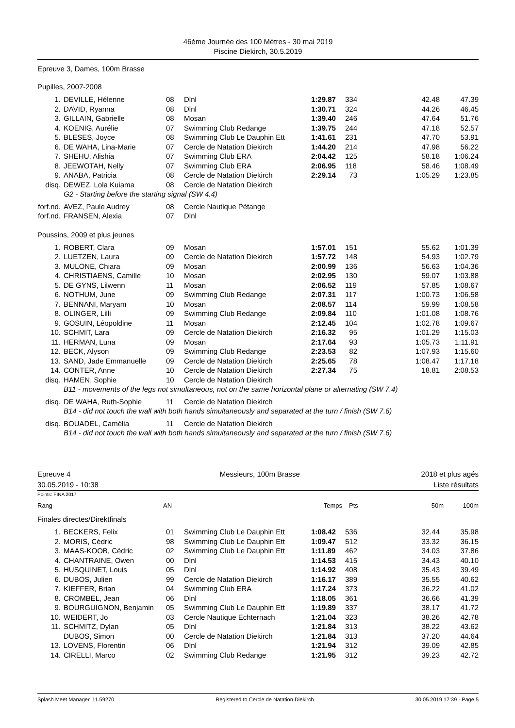46ème Journée des 100 Mètres - 30 mai 2019
Piscine Diekirch, 30.5.2019
Epreuve 3, Dames, 100m Brasse
Pupilles, 2007-2008
| 1. | DEVILLE, Hélenne | 08 | Dlnl | 1:29.87 | 334 | 42.48 | 47.39 |
| 2. | DAVID, Ryanna | 08 | Dlnl | 1:30.71 | 324 | 44.26 | 46.45 |
| 3. | GILLAIN, Gabrielle | 08 | Mosan | 1:39.40 | 246 | 47.64 | 51.76 |
| 4. | KOENIG, Aurélie | 07 | Swimming Club Redange | 1:39.75 | 244 | 47.18 | 52.57 |
| 5. | BLESES, Joyce | 08 | Swimming Club Le Dauphin Ett | 1:41.61 | 231 | 47.70 | 53.91 |
| 6. | DE WAHA, Lina-Marie | 07 | Cercle de Natation Diekirch | 1:44.20 | 214 | 47.98 | 56.22 |
| 7. | SHEHU, Alishia | 07 | Swimming Club ERA | 2:04.42 | 125 | 58.18 | 1:06.24 |
| 8. | JEEWOTAH, Nelly | 07 | Swimming Club ERA | 2:06.95 | 118 | 58.46 | 1:08.49 |
| 9. | ANABA, Patricia | 08 | Cercle de Natation Diekirch | 2:29.14 | 73 | 1:05.29 | 1:23.85 |
| disq. | DEWEZ, Lola Kuiama | 08 | Cercle de Natation Diekirch | | | | |
| | G2 - Starting before the starting signal (SW 4.4) | | | | | | |
| forf.nd. | AVEZ, Paule Audrey | 08 | Cercle Nautique Pétange | | | | |
| forf.nd. | FRANSEN, Alexia | 07 | Dlnl | | | | |
Poussins, 2009 et plus jeunes
| 1. | ROBERT, Clara | 09 | Mosan | 1:57.01 | 151 | 55.62 | 1:01.39 |
| 2. | LUETZEN, Laura | 09 | Cercle de Natation Diekirch | 1:57.72 | 148 | 54.93 | 1:02.79 |
| 3. | MULONE, Chiara | 09 | Mosan | 2:00.99 | 136 | 56.63 | 1:04.36 |
| 4. | CHRISTIAENS, Camille | 10 | Mosan | 2:02.95 | 130 | 59.07 | 1:03.88 |
| 5. | DE GYNS, Lilwenn | 11 | Mosan | 2:06.52 | 119 | 57.85 | 1:08.67 |
| 6. | NOTHUM, June | 09 | Swimming Club Redange | 2:07.31 | 117 | 1:00.73 | 1:06.58 |
| 7. | BENNANI, Maryam | 10 | Mosan | 2:08.57 | 114 | 59.99 | 1:08.58 |
| 8. | OLINGER, Lilli | 09 | Swimming Club Redange | 2:09.84 | 110 | 1:01.08 | 1:08.76 |
| 9. | GOSUIN, Léopoldine | 11 | Mosan | 2:12.45 | 104 | 1:02.78 | 1:09.67 |
| 10. | SCHMIT, Lara | 09 | Cercle de Natation Diekirch | 2:16.32 | 95 | 1:01.29 | 1:15.03 |
| 11. | HERMAN, Luna | 09 | Mosan | 2:17.64 | 93 | 1:05.73 | 1:11.91 |
| 12. | BECK, Alyson | 09 | Swimming Club Redange | 2:23.53 | 82 | 1:07.93 | 1:15.60 |
| 13. | SAND, Jade Emmanuelle | 09 | Cercle de Natation Diekirch | 2:25.65 | 78 | 1:08.47 | 1:17.18 |
| 14. | CONTER, Anne | 10 | Cercle de Natation Diekirch | 2:27.34 | 75 | 18.81 | 2:08.53 |
| disq. | HAMEN, Sophie | 10 | Cercle de Natation Diekirch | | | | |
| | B11 - movements of the legs not simultaneous, not on the same horizontal plane or alternating (SW 7.4) | | | | | | |
| disq. | DE WAHA, Ruth-Sophie | 11 | Cercle de Natation Diekirch | | | | |
| | B14 - did not touch the wall with both hands simultaneously and separated at the turn / finish (SW 7.6) | | | | | | |
| disq. | BOUADEL, Camélia | 11 | Cercle de Natation Diekirch | | | | |
| | B14 - did not touch the wall with both hands simultaneously and separated at the turn / finish (SW 7.6) | | | | | | |
Epreuve 4
30.05.2019 - 10:38
Messieurs, 100m Brasse 2018 et plus agés
Liste résultats
Points: FINA 2017
| Rang | | AN | | Temps | Pts | 50m | 100m |
Finales directes/Direktfinals
| 1. | BECKERS, Felix | 01 | Swimming Club Le Dauphin Ett | 1:08.42 | 536 | 32.44 | 35.98 |
| 2. | MORIS, Cédric | 98 | Swimming Club Le Dauphin Ett | 1:09.47 | 512 | 33.32 | 36.15 |
| 3. | MAAS-KOOB, Cédric | 02 | Swimming Club Le Dauphin Ett | 1:11.89 | 462 | 34.03 | 37.86 |
| 4. | CHANTRAINE, Owen | 00 | Dlnl | 1:14.53 | 415 | 34.43 | 40.10 |
| 5. | HUSQUINET, Louis | 05 | Dlnl | 1:14.92 | 408 | 35.43 | 39.49 |
| 6. | DUBOS, Julien | 99 | Cercle de Natation Diekirch | 1:16.17 | 389 | 35.55 | 40.62 |
| 7. | KIEFFER, Brian | 04 | Swimming Club ERA | 1:17.24 | 373 | 36.22 | 41.02 |
| 8. | CROMBEL, Jean | 06 | Dlnl | 1:18.05 | 361 | 36.66 | 41.39 |
| 9. | BOURGUIGNON, Benjamin | 05 | Swimming Club Le Dauphin Ett | 1:19.89 | 337 | 38.17 | 41.72 |
| 10. | WEIDERT, Jo | 03 | Cercle Nautique Echternach | 1:21.04 | 323 | 38.26 | 42.78 |
| 11. | SCHMITZ, Dylan | 05 | Dlnl | 1:21.84 | 313 | 38.22 | 43.62 |
| | DUBOS, Simon | 00 | Cercle de Natation Diekirch | 1:21.84 | 313 | 37.20 | 44.64 |
| 13. | LOVENS, Florentin | 06 | Dlnl | 1:21.94 | 312 | 39.09 | 42.85 |
| 14. | CIRELLI, Marco | 02 | Swimming Club Redange | 1:21.95 | 312 | 39.23 | 42.72 |
Splash Meet Manager, 11.59270 Registered to Cercle de Natation Diekirch 30.05.2019 17:39 - Page 5